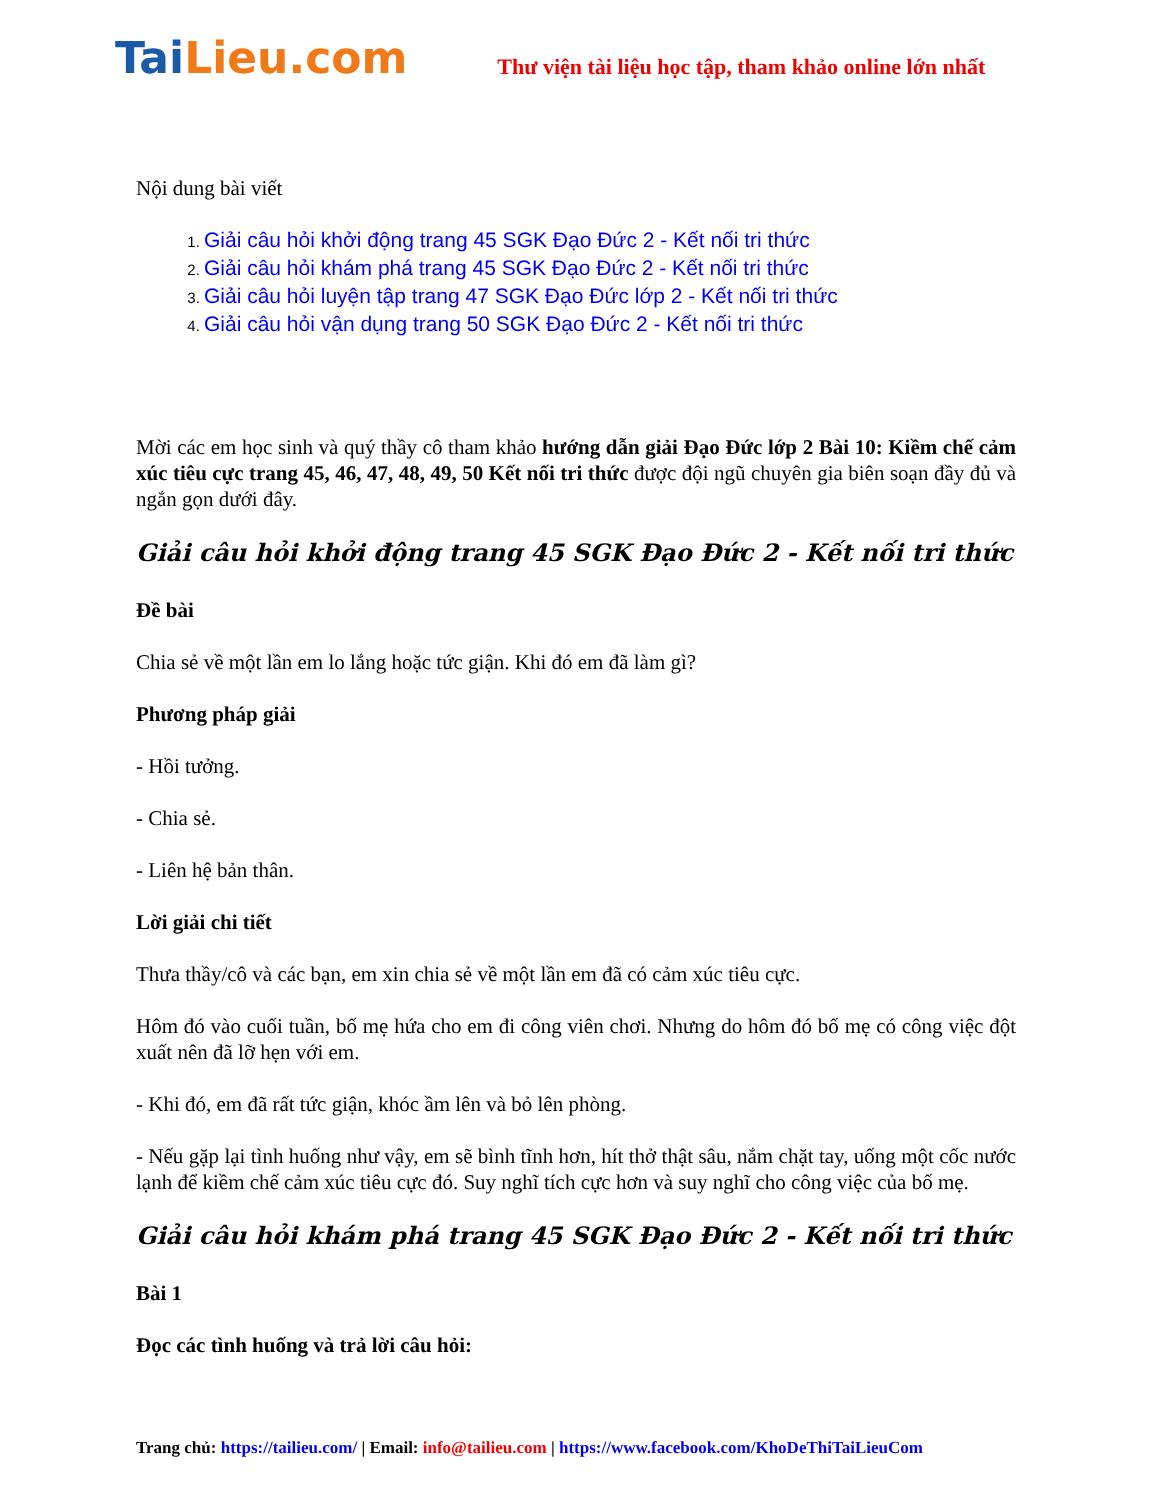TaiLieu.com
Thư viện tài liệu học tập, tham khảo online lớn nhất
Nội dung bài viết
1. Giải câu hỏi khởi động trang 45 SGK Đạo Đức 2 - Kết nối tri thức
2. Giải câu hỏi khám phá trang 45 SGK Đạo Đức 2 - Kết nối tri thức
3. Giải câu hỏi luyện tập trang 47 SGK Đạo Đức lớp 2 - Kết nối tri thức
4. Giải câu hỏi vận dụng trang 50 SGK Đạo Đức 2 - Kết nối tri thức
Mời các em học sinh và quý thầy cô tham khảo hướng dẫn giải Đạo Đức lớp 2 Bài 10: Kiềm chế cảm xúc tiêu cực trang 45, 46, 47, 48, 49, 50 Kết nối tri thức được đội ngũ chuyên gia biên soạn đầy đủ và ngắn gọn dưới đây.
Giải câu hỏi khởi động trang 45 SGK Đạo Đức 2 - Kết nối tri thức
Đề bài
Chia sẻ về một lần em lo lắng hoặc tức giận. Khi đó em đã làm gì?
Phương pháp giải
- Hồi tưởng.
- Chia sẻ.
- Liên hệ bản thân.
Lời giải chi tiết
Thưa thầy/cô và các bạn, em xin chia sẻ về một lần em đã có cảm xúc tiêu cực.
Hôm đó vào cuối tuần, bố mẹ hứa cho em đi công viên chơi. Nhưng do hôm đó bố mẹ có công việc đột xuất nên đã lỡ hẹn với em.
- Khi đó, em đã rất tức giận, khóc ầm lên và bỏ lên phòng.
- Nếu gặp lại tình huống như vậy, em sẽ bình tĩnh hơn, hít thở thật sâu, nắm chặt tay, uống một cốc nước lạnh để kiềm chế cảm xúc tiêu cực đó. Suy nghĩ tích cực hơn và suy nghĩ cho công việc của bố mẹ.
Giải câu hỏi khám phá trang 45 SGK Đạo Đức 2 - Kết nối tri thức
Bài 1
Đọc các tình huống và trả lời câu hỏi:
Trang chủ: https://tailieu.com/ | Email: info@tailieu.com | https://www.facebook.com/KhoDeThiTaiLieuCom